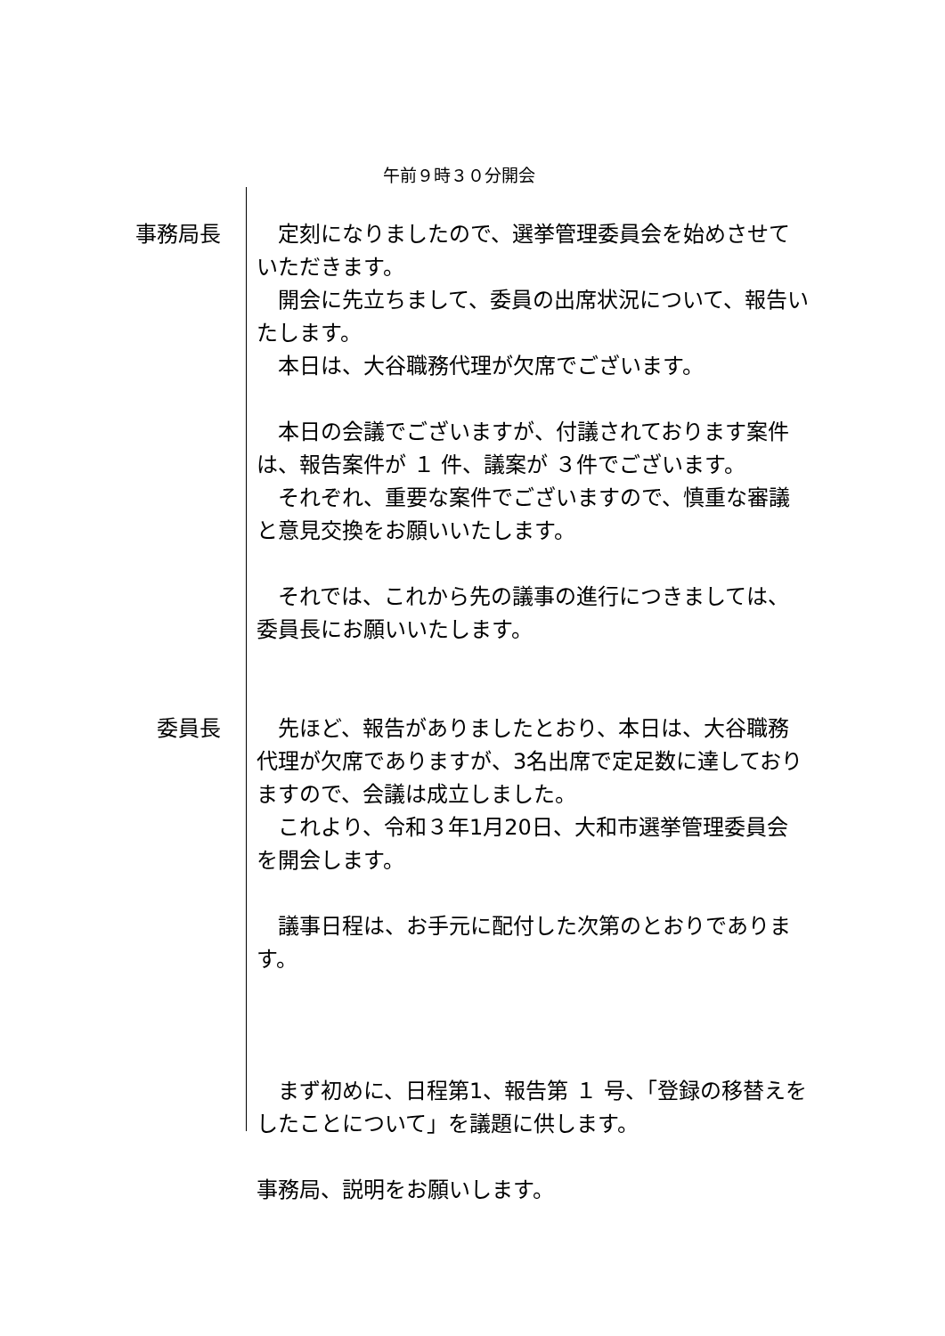午前９時３０分開会
事務局長 　定刻になりましたので、選挙管理委員会を始めさせていただきます。
　開会に先立ちまして、委員の出席状況について、報告いたします。
　本日は、大谷職務代理が欠席でございます。
　本日の会議でございますが、付議されております案件は、報告案件が １ 件、議案が ３件でございます。
　それぞれ、重要な案件でございますので、慎重な審議と意見交換をお願いいたします。
　それでは、これから先の議事の進行につきましては、委員長にお願いいたします。
委員長 　先ほど、報告がありましたとおり、本日は、大谷職務代理が欠席でありますが、3名出席で定足数に達しておりますので、会議は成立しました。
　これより、令和３年1月20日、大和市選挙管理委員会を開会します。
　議事日程は、お手元に配付した次第のとおりであります。
　まず初めに、日程第1、報告第 １ 号、「登録の移替えをしたことについて」を議題に供します。
事務局、説明をお願いします。